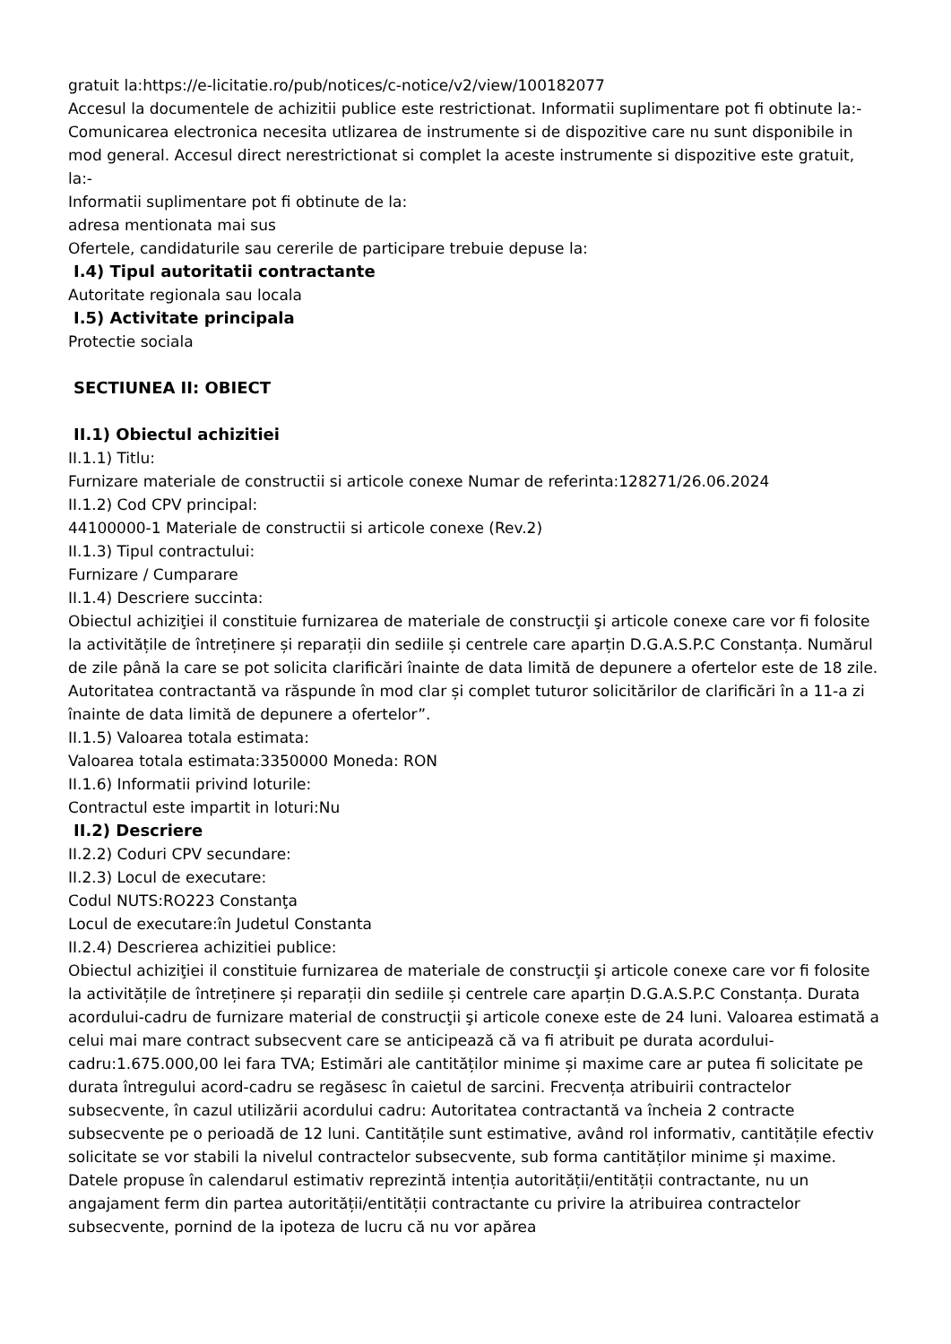gratuit la:https://e-licitatie.ro/pub/notices/c-notice/v2/view/100182077
Accesul la documentele de achizitii publice este restrictionat. Informatii suplimentare pot fi obtinute la:-
Comunicarea electronica necesita utlizarea de instrumente si de dispozitive care nu sunt disponibile in mod general. Accesul direct nerestrictionat si complet la aceste instrumente si dispozitive este gratuit, la:-
Informatii suplimentare pot fi obtinute de la:
adresa mentionata mai sus
Ofertele, candidaturile sau cererile de participare trebuie depuse la:
I.4) Tipul autoritatii contractante
Autoritate regionala sau locala
I.5) Activitate principala
Protectie sociala
SECTIUNEA II: OBIECT
II.1) Obiectul achizitiei
II.1.1) Titlu:
Furnizare materiale de constructii si articole conexe Numar de referinta:128271/26.06.2024
II.1.2) Cod CPV principal:
44100000-1 Materiale de constructii si articole conexe (Rev.2)
II.1.3) Tipul contractului:
Furnizare / Cumparare
II.1.4) Descriere succinta:
Obiectul achiziţiei il constituie furnizarea de materiale de construcţii şi articole conexe care vor fi folosite la activitățile de întreținere și reparații din sediile și centrele care aparțin D.G.A.S.P.C Constanța. Numărul de zile până la care se pot solicita clarificări înainte de data limită de depunere a ofertelor este de 18 zile. Autoritatea contractantă va răspunde în mod clar și complet tuturor solicitărilor de clarificări în a 11-a zi înainte de data limită de depunere a ofertelor”.
II.1.5) Valoarea totala estimata:
Valoarea totala estimata:3350000 Moneda: RON
II.1.6) Informatii privind loturile:
Contractul este impartit in loturi:Nu
II.2) Descriere
II.2.2) Coduri CPV secundare:
II.2.3) Locul de executare:
Codul NUTS:RO223 Constanţa
Locul de executare:în Judetul Constanta
II.2.4) Descrierea achizitiei publice:
Obiectul achiziţiei il constituie furnizarea de materiale de construcţii şi articole conexe care vor fi folosite la activitățile de întreținere și reparații din sediile și centrele care aparțin D.G.A.S.P.C Constanța. Durata acordului-cadru de furnizare material de construcţii şi articole conexe este de 24 luni. Valoarea estimată a celui mai mare contract subsecvent care se anticipează că va fi atribuit pe durata acordului-cadru:1.675.000,00 lei fara TVA; Estimări ale cantităților minime și maxime care ar putea fi solicitate pe durata întregului acord-cadru se regăsesc în caietul de sarcini. Frecvența atribuirii contractelor subsecvente, în cazul utilizării acordului cadru: Autoritatea contractantă va încheia 2 contracte subsecvente pe o perioadă de 12 luni. Cantitățile sunt estimative, având rol informativ, cantitățile efectiv solicitate se vor stabili la nivelul contractelor subsecvente, sub forma cantităților minime și maxime. Datele propuse în calendarul estimativ reprezintă intenția autorității/entității contractante, nu un angajament ferm din partea autorității/entității contractante cu privire la atribuirea contractelor subsecvente, pornind de la ipoteza de lucru că nu vor apărea